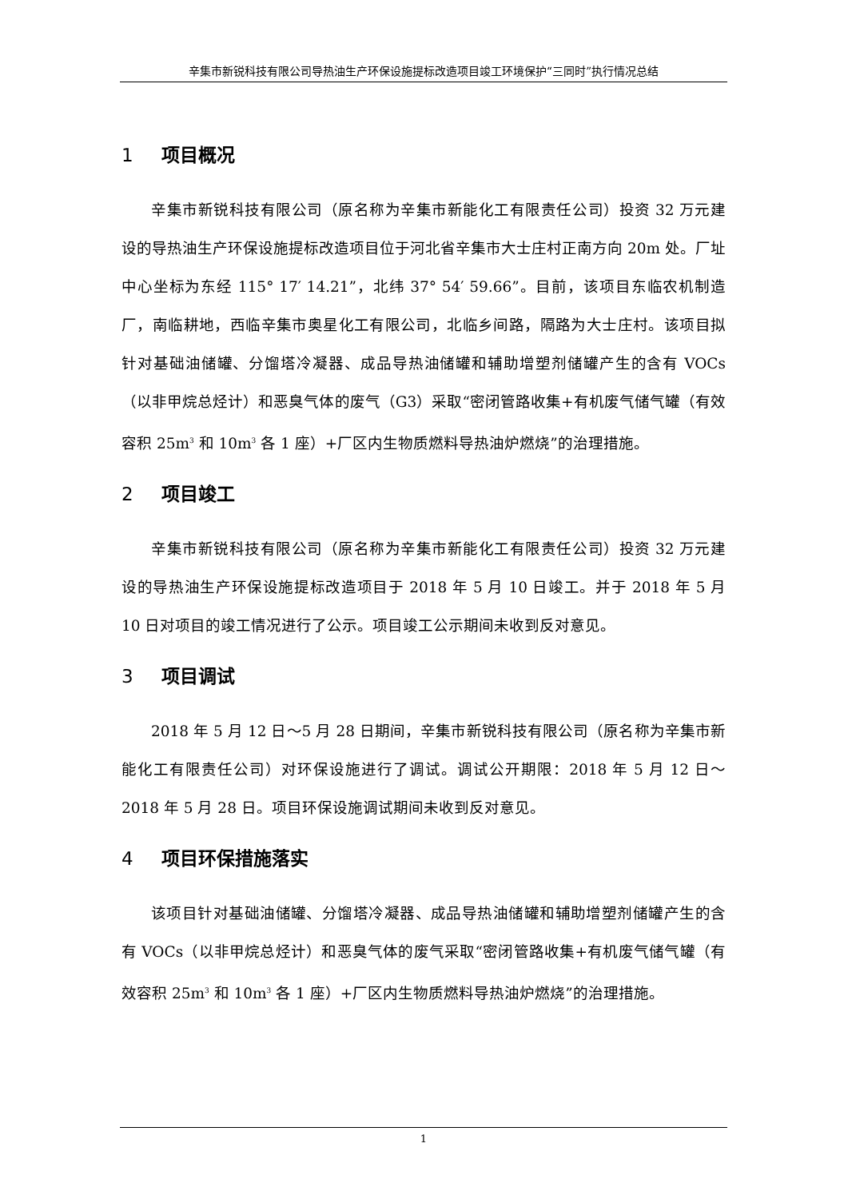辛集市新锐科技有限公司导热油生产环保设施提标改造项目竣工环境保护“三同时”执行情况总结
1 项目概况
辛集市新锐科技有限公司（原名称为辛集市新能化工有限责任公司）投资 32 万元建设的导热油生产环保设施提标改造项目位于河北省辛集市大士庄村正南方向 20m 处。厂址中心坐标为东经 115° 17′ 14.21”，北纬 37° 54′ 59.66”。目前，该项目东临农机制造厂，南临耕地，西临辛集市奥星化工有限公司，北临乡间路，隔路为大士庄村。该项目拟针对基础油储罐、分馏塔冷凝器、成品导热油储罐和辅助增塑剂储罐产生的含有 VOCs（以非甲烷总烃计）和恶臭气体的废气（G3）采取“密闭管路收集+有机废气储气罐（有效容积 25m<sup>3</sup> 和 10m<sup>3</sup> 各 1 座）+厂区内生物质燃料导热油炉燃烧”的治理措施。
2 项目竣工
辛集市新锐科技有限公司（原名称为辛集市新能化工有限责任公司）投资 32 万元建设的导热油生产环保设施提标改造项目于 2018 年 5 月 10 日竣工。并于 2018 年 5 月 10 日对项目的竣工情况进行了公示。项目竣工公示期间未收到反对意见。
3 项目调试
2018 年 5 月 12 日～5 月 28 日期间，辛集市新锐科技有限公司（原名称为辛集市新能化工有限责任公司）对环保设施进行了调试。调试公开期限：2018 年 5 月 12 日～2018 年 5 月 28 日。项目环保设施调试期间未收到反对意见。
4 项目环保措施落实
该项目针对基础油储罐、分馏塔冷凝器、成品导热油储罐和辅助增塑剂储罐产生的含有 VOCs（以非甲烷总烃计）和恶臭气体的废气采取“密闭管路收集+有机废气储气罐（有效容积 25m<sup>3</sup> 和 10m<sup>3</sup> 各 1 座）+厂区内生物质燃料导热油炉燃烧”的治理措施。
1